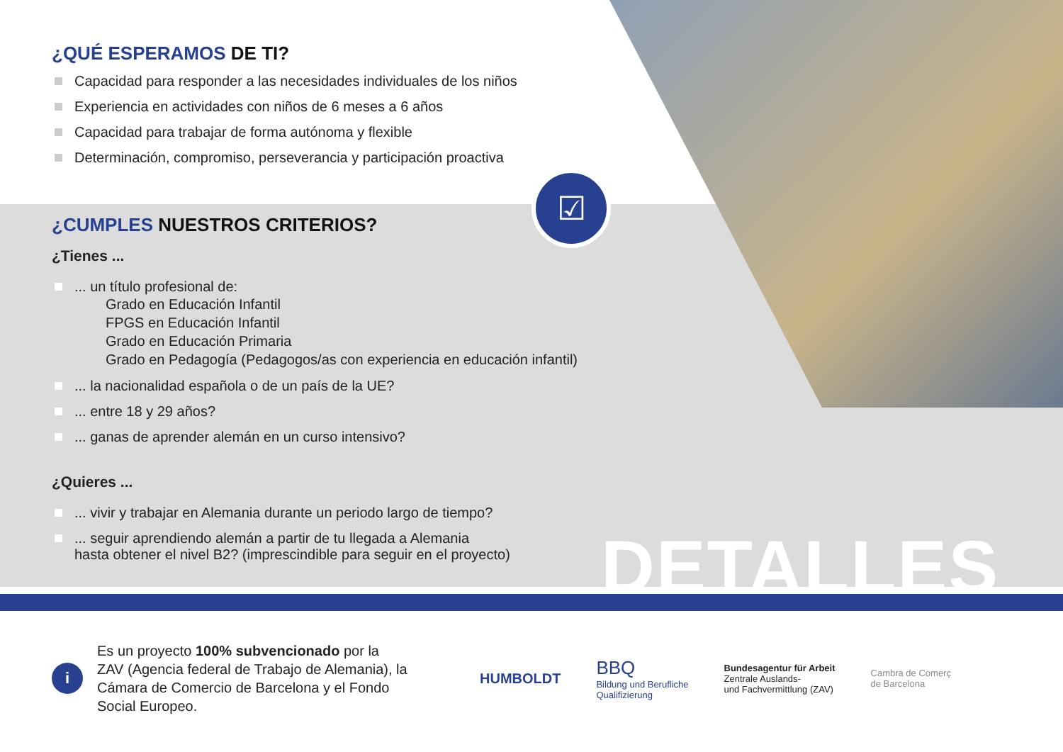☑
¿QUÉ ESPERAMOS DE TI?
Capacidad para responder a las necesidades individuales de los niños
Experiencia en actividades con niños de 6 meses a 6 años
Capacidad para trabajar de forma autónoma y flexible
Determinación, compromiso, perseverancia y participación proactiva
¿CUMPLES NUESTROS CRITERIOS?
¿Tienes ...
... un título profesional de:
Grado en Educación Infantil
FPGS en Educación Infantil
Grado en Educación Primaria
Grado en Pedagogía (Pedagogos/as con experiencia en educación infantil)
... la nacionalidad española o de un país de la UE?
... entre 18 y 29 años?
... ganas de aprender alemán en un curso intensivo?
¿Quieres ...
... vivir y trabajar en Alemania durante un periodo largo de tiempo?
... seguir aprendiendo alemán a partir de tu llegada a Alemania
hasta obtener el nivel B2? (imprescindible para seguir en el proyecto)
DETALLES
i
Es un proyecto 100% subvencionado por la ZAV (Agencia federal de Trabajo de Alemania), la Cámara de Comercio de Barcelona y el Fondo Social Europeo.
HUMBOLDT
BBQ
Bildung und Berufliche
Qualifizierung
Bundesagentur für Arbeit
Zentrale Auslands-
und Fachvermittlung (ZAV)
Cambra de Comerç
de Barcelona